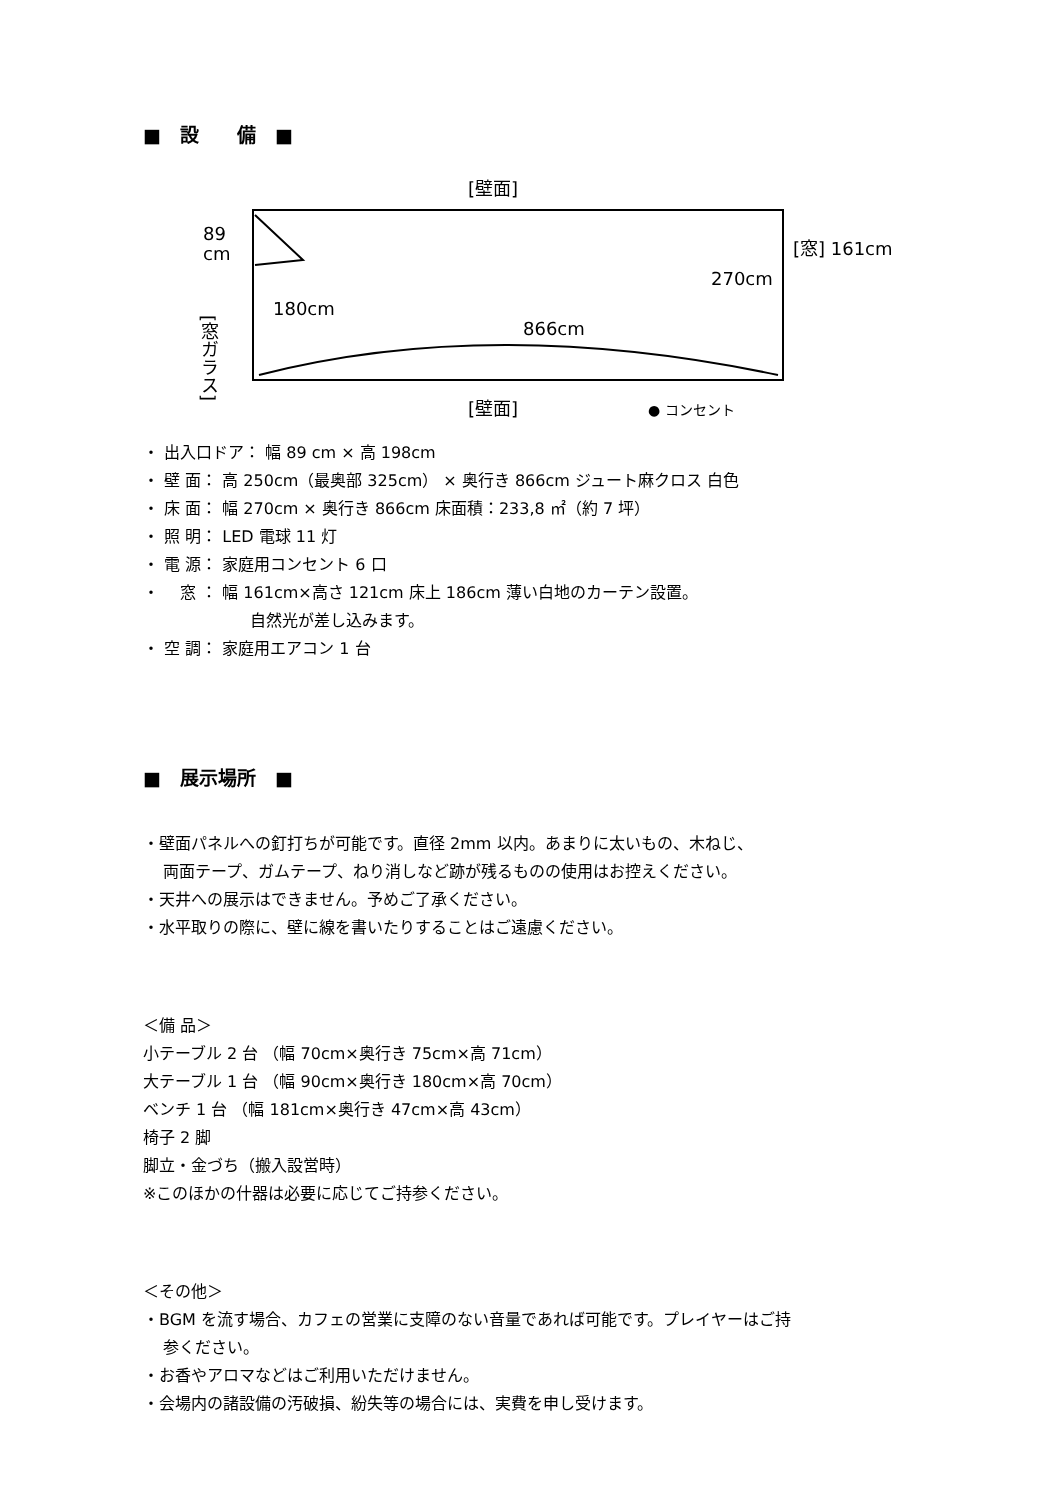■　設　　備　■
[壁面]
[壁面]
89
cm
180cm
866cm
270cm
[窓] 161cm
[窓ガラス]
● コンセント
・ 出入口ドア： 幅 89 cm × 高 198cm
・ 壁 面： 高 250cm（最奥部 325cm） × 奥行き 866cm ジュート麻クロス 白色
・ 床 面： 幅 270cm × 奥行き 866cm 床面積：233,8 ㎡（約 7 坪）
・ 照 明： LED 電球 11 灯
・ 電 源： 家庭用コンセント 6 口
・　 窓 ： 幅 161cm×高さ 121cm 床上 186cm 薄い白地のカーテン設置。
自然光が差し込みます。
・ 空 調： 家庭用エアコン 1 台
■　展示場所　■
・壁面パネルへの釘打ちが可能です。直径 2mm 以内。あまりに太いもの、木ねじ、
両面テープ、ガムテープ、ねり消しなど跡が残るものの使用はお控えください。
・天井への展示はできません。予めご了承ください。
・水平取りの際に、壁に線を書いたりすることはご遠慮ください。
＜備 品＞
小テーブル 2 台 （幅 70cm×奥行き 75cm×高 71cm）
大テーブル 1 台 （幅 90cm×奥行き 180cm×高 70cm）
ベンチ 1 台 （幅 181cm×奥行き 47cm×高 43cm）
椅子 2 脚
脚立・金づち（搬入設営時）
※このほかの什器は必要に応じてご持参ください。
＜その他＞
・BGM を流す場合、カフェの営業に支障のない音量であれば可能です。プレイヤーはご持
参ください。
・お香やアロマなどはご利用いただけません。
・会場内の諸設備の汚破損、紛失等の場合には、実費を申し受けます。